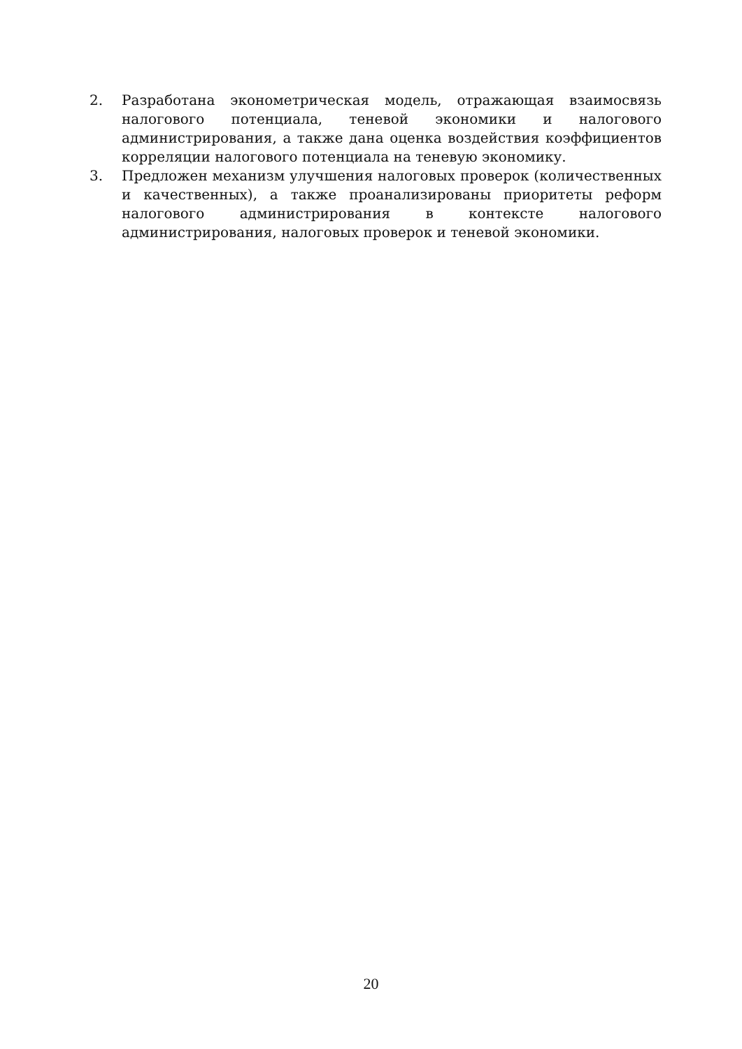2. Разработана эконометрическая модель, отражающая взаимосвязь налогового потенциала, теневой экономики и налогового администрирования, а также дана оценка воздействия коэффициентов корреляции налогового потенциала на теневую экономику.
3. Предложен механизм улучшения налоговых проверок (количественных и качественных), а также проанализированы приоритеты реформ налогового администрирования в контексте налогового администрирования, налоговых проверок и теневой экономики.
20